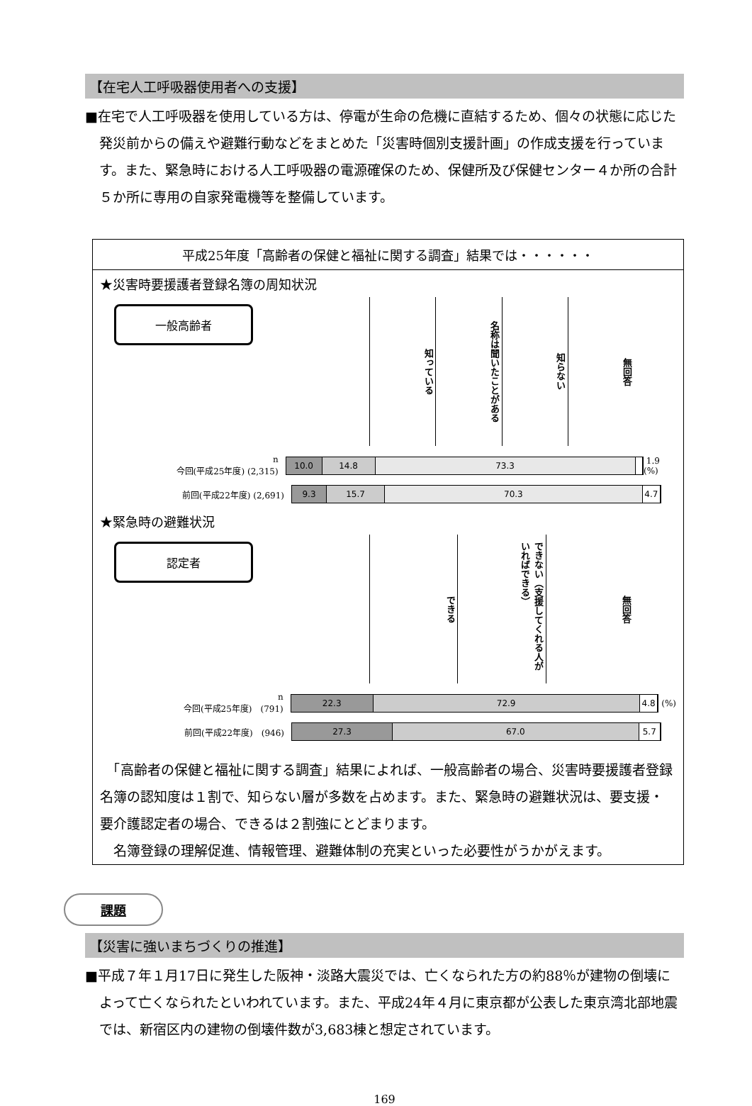【在宅人工呼吸器使用者への支援】
■在宅で人工呼吸器を使用している方は、停電が生命の危機に直結するため、個々の状態に応じた発災前からの備えや避難行動などをまとめた「災害時個別支援計画」の作成支援を行っています。また、緊急時における人工呼吸器の電源確保のため、保健所及び保健センター４か所の合計５か所に専用の自家発電機等を整備しています。
平成25年度「高齢者の保健と福祉に関する調査」結果では・・・・・・
★災害時要援護者登録名簿の周知状況
一般高齢者
知っている
名称は聞いたことがある
知らない
無回答
n
今回(平成25年度) (2,315)
10.0 14.8 73.3
1.9 (%)
前回(平成22年度) (2,691)
9.3 15.7 70.3 4.7
★緊急時の避難状況
認定者
できる
できない（支援してくれる人がいればできる）
無回答
n
今回(平成25年度)　(791)
22.3 72.9 4.8
(%)
前回(平成22年度)　(946)
27.3 67.0 5.7
　「高齢者の保健と福祉に関する調査」結果によれば、一般高齢者の場合、災害時要援護者登録名簿の認知度は１割で、知らない層が多数を占めます。また、緊急時の避難状況は、要支援・要介護認定者の場合、できるは２割強にとどまります。
　名簿登録の理解促進、情報管理、避難体制の充実といった必要性がうかがえます。
課題
【災害に強いまちづくりの推進】
■平成７年１月17日に発生した阪神・淡路大震災では、亡くなられた方の約88％が建物の倒壊によって亡くなられたといわれています。また、平成24年４月に東京都が公表した東京湾北部地震では、新宿区内の建物の倒壊件数が3,683棟と想定されています。
169